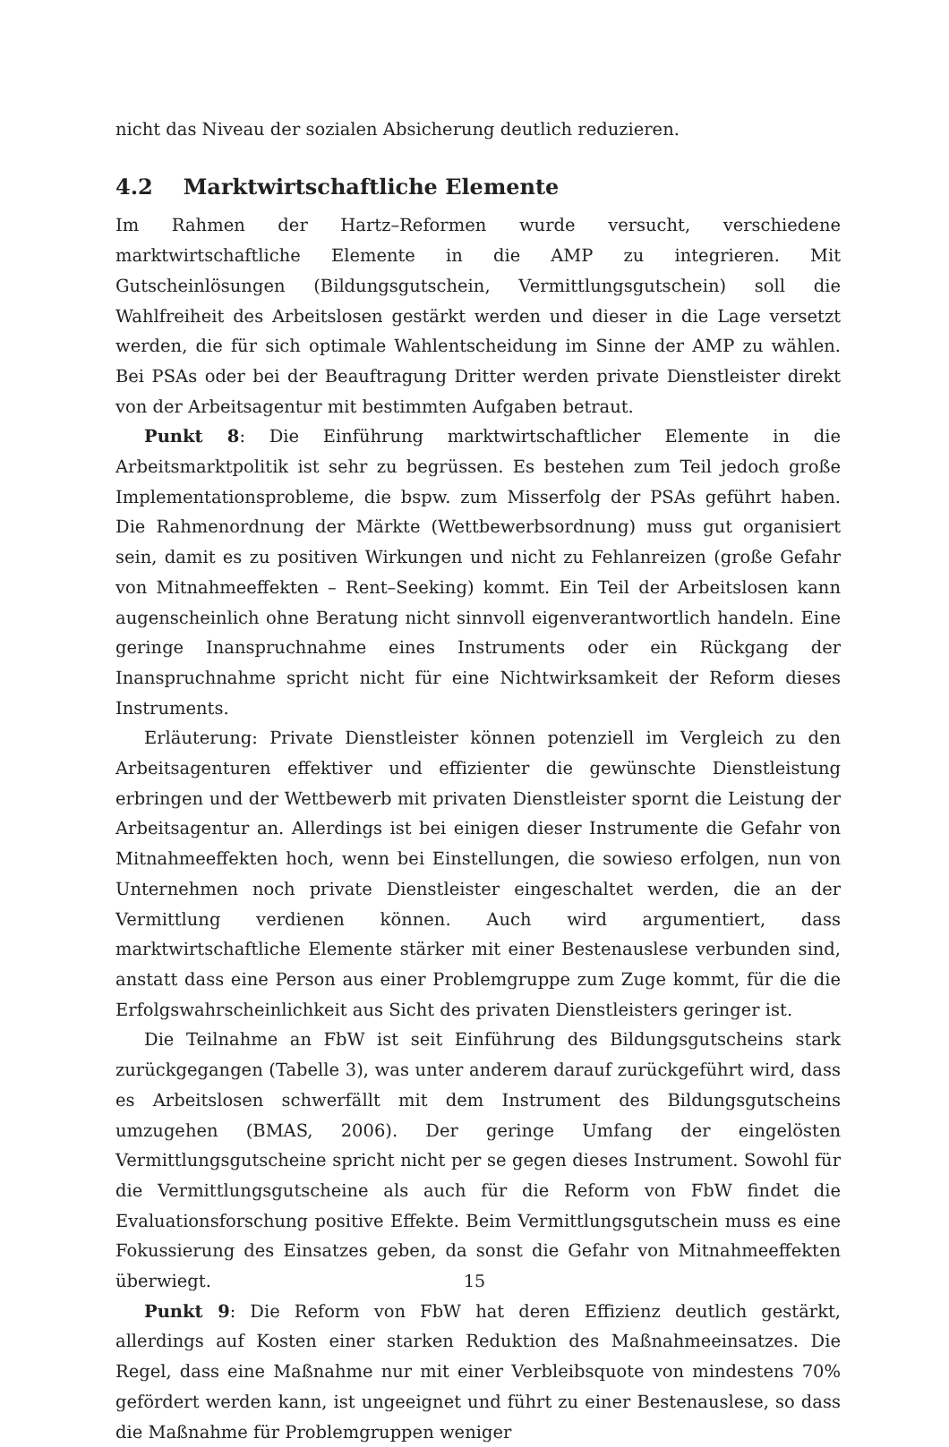nicht das Niveau der sozialen Absicherung deutlich reduzieren.
4.2 Marktwirtschaftliche Elemente
Im Rahmen der Hartz–Reformen wurde versucht, verschiedene marktwirtschaftliche Elemente in die AMP zu integrieren. Mit Gutscheinlösungen (Bildungsgutschein, Vermittlungsgutschein) soll die Wahlfreiheit des Arbeitslosen gestärkt werden und dieser in die Lage versetzt werden, die für sich optimale Wahlentscheidung im Sinne der AMP zu wählen. Bei PSAs oder bei der Beauftragung Dritter werden private Dienstleister direkt von der Arbeitsagentur mit bestimmten Aufgaben betraut.
Punkt 8: Die Einführung marktwirtschaftlicher Elemente in die Arbeitsmarktpolitik ist sehr zu begrüssen. Es bestehen zum Teil jedoch große Implementationsprobleme, die bspw. zum Misserfolg der PSAs geführt haben. Die Rahmenordnung der Märkte (Wettbewerbsordnung) muss gut organisiert sein, damit es zu positiven Wirkungen und nicht zu Fehlanreizen (große Gefahr von Mitnahmeeffekten – Rent–Seeking) kommt. Ein Teil der Arbeitslosen kann augenscheinlich ohne Beratung nicht sinnvoll eigenverantwortlich handeln. Eine geringe Inanspruchnahme eines Instruments oder ein Rückgang der Inanspruchnahme spricht nicht für eine Nichtwirksamkeit der Reform dieses Instruments.
Erläuterung: Private Dienstleister können potenziell im Vergleich zu den Arbeitsagenturen effektiver und effizienter die gewünschte Dienstleistung erbringen und der Wettbewerb mit privaten Dienstleister spornt die Leistung der Arbeitsagentur an. Allerdings ist bei einigen dieser Instrumente die Gefahr von Mitnahmeeffekten hoch, wenn bei Einstellungen, die sowieso erfolgen, nun von Unternehmen noch private Dienstleister eingeschaltet werden, die an der Vermittlung verdienen können. Auch wird argumentiert, dass marktwirtschaftliche Elemente stärker mit einer Bestenauslese verbunden sind, anstatt dass eine Person aus einer Problemgruppe zum Zuge kommt, für die die Erfolgswahrscheinlichkeit aus Sicht des privaten Dienstleisters geringer ist.
Die Teilnahme an FbW ist seit Einführung des Bildungsgutscheins stark zurückgegangen (Tabelle 3), was unter anderem darauf zurückgeführt wird, dass es Arbeitslosen schwerfällt mit dem Instrument des Bildungsgutscheins umzugehen (BMAS, 2006). Der geringe Umfang der eingelösten Vermittlungsgutscheine spricht nicht per se gegen dieses Instrument. Sowohl für die Vermittlungsgutscheine als auch für die Reform von FbW findet die Evaluationsforschung positive Effekte. Beim Vermittlungsgutschein muss es eine Fokussierung des Einsatzes geben, da sonst die Gefahr von Mitnahmeeffekten überwiegt.
Punkt 9: Die Reform von FbW hat deren Effizienz deutlich gestärkt, allerdings auf Kosten einer starken Reduktion des Maßnahmeeinsatzes. Die Regel, dass eine Maßnahme nur mit einer Verbleibsquote von mindestens 70% gefördert werden kann, ist ungeeignet und führt zu einer Bestenauslese, so dass die Maßnahme für Problemgruppen weniger
15